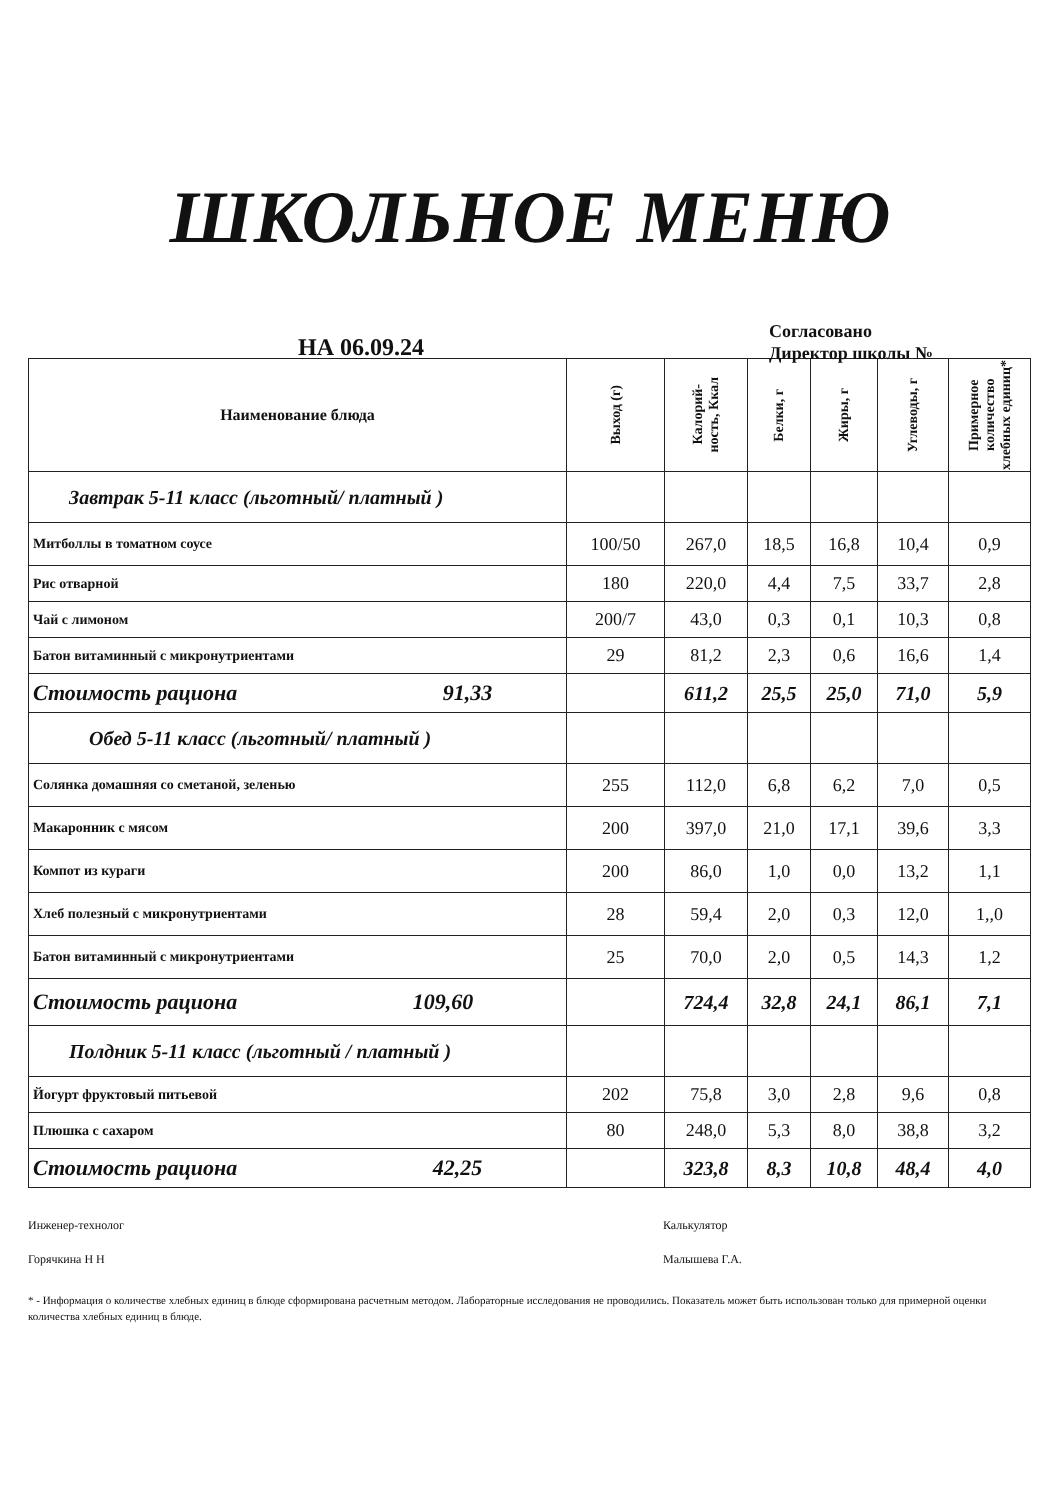ШКОЛЬНОЕ МЕНЮ
НА 06.09.24
Согласовано
Директор школы №
| Наименование блюда | Выход (г) | Калорий- ность, Ккал | Белки, г | Жиры, г | Углеводы, г | Примерное количество хлебных единиц* |
| --- | --- | --- | --- | --- | --- | --- |
| Завтрак 5-11 класс (льготный/ платный ) | | | | | | |
| Митболлы в томатном соусе | 100/50 | 267,0 | 18,5 | 16,8 | 10,4 | 0,9 |
| Рис отварной | 180 | 220,0 | 4,4 | 7,5 | 33,7 | 2,8 |
| Чай с лимоном | 200/7 | 43,0 | 0,3 | 0,1 | 10,3 | 0,8 |
| Батон витаминный с микронутриентами | 29 | 81,2 | 2,3 | 0,6 | 16,6 | 1,4 |
| Стоимость рациона 91,33 | | 611,2 | 25,5 | 25,0 | 71,0 | 5,9 |
| Обед 5-11 класс (льготный/ платный ) | | | | | | |
| Солянка домашняя со сметаной, зеленью | 255 | 112,0 | 6,8 | 6,2 | 7,0 | 0,5 |
| Макаронник с мясом | 200 | 397,0 | 21,0 | 17,1 | 39,6 | 3,3 |
| Компот из кураги | 200 | 86,0 | 1,0 | 0,0 | 13,2 | 1,1 |
| Хлеб полезный с микронутриентами | 28 | 59,4 | 2,0 | 0,3 | 12,0 | 1,,0 |
| Батон витаминный с микронутриентами | 25 | 70,0 | 2,0 | 0,5 | 14,3 | 1,2 |
| Стоимость рациона 109,60 | | 724,4 | 32,8 | 24,1 | 86,1 | 7,1 |
| Полдник 5-11 класс (льготный / платный ) | | | | | | |
| Йогурт фруктовый питьевой | 202 | 75,8 | 3,0 | 2,8 | 9,6 | 0,8 |
| Плюшка с сахаром | 80 | 248,0 | 5,3 | 8,0 | 38,8 | 3,2 |
| Стоимость рациона 42,25 | | 323,8 | 8,3 | 10,8 | 48,4 | 4,0 |
Инженер-технолог
Горячкина Н Н
Калькулятор
Малышева Г.А.
* - Информация о количестве хлебных единиц в блюде сформирована расчетным методом. Лабораторные исследования не проводились. Показатель может быть использован только для примерной оценки количества хлебных единиц в блюде.